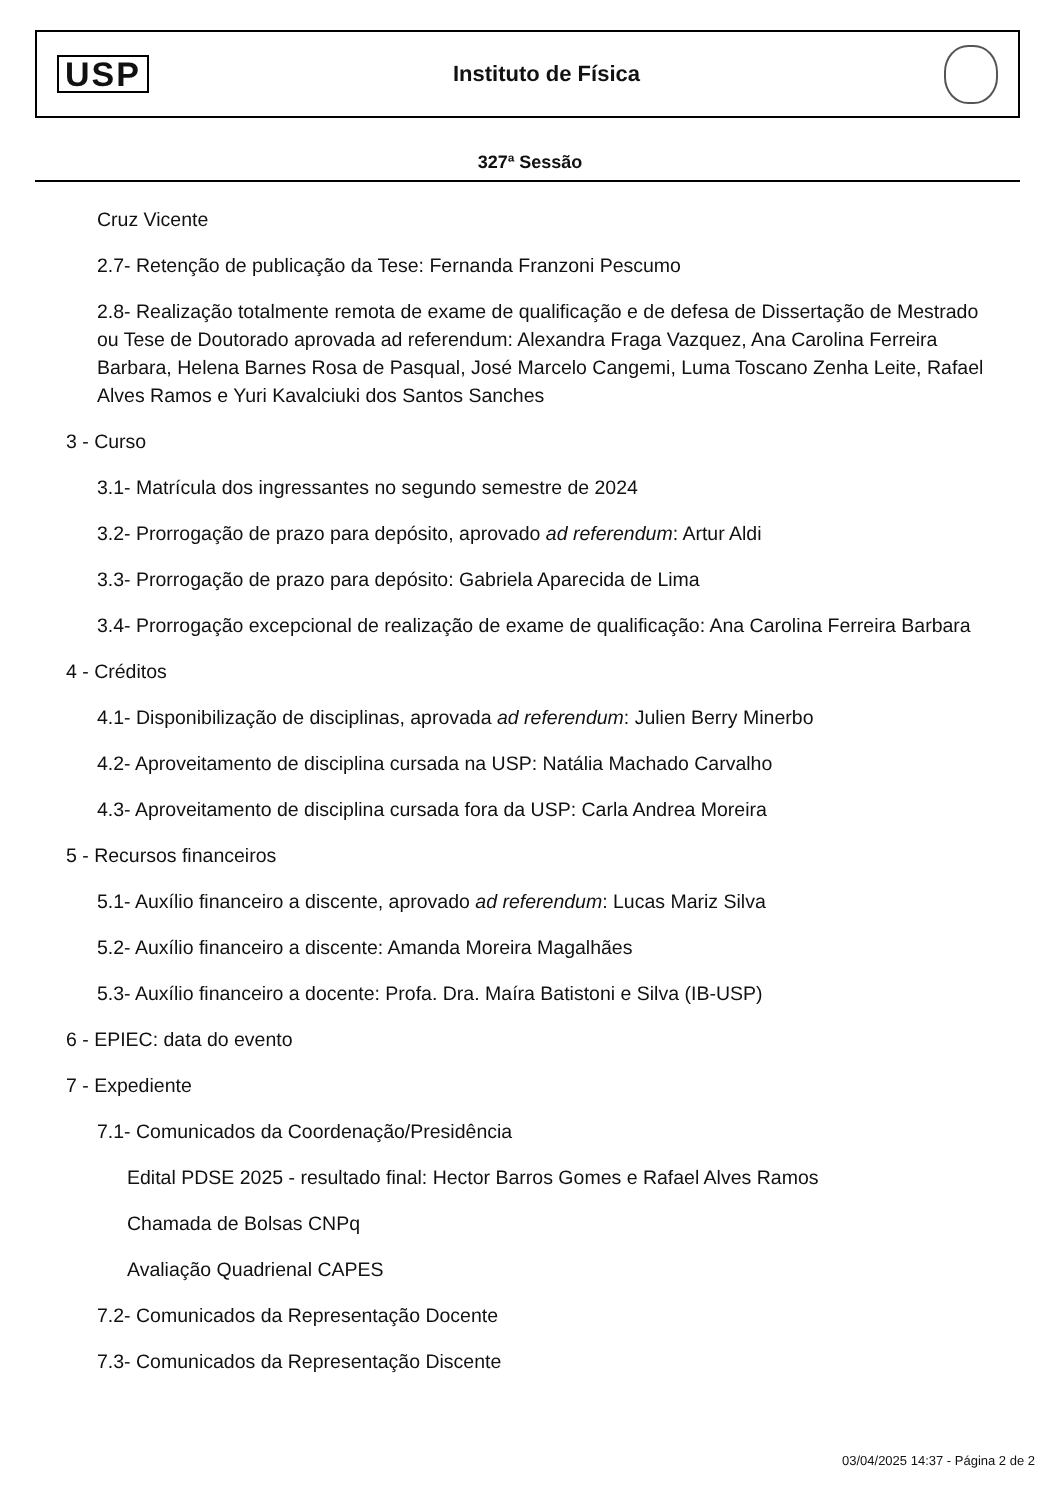USP
Instituto de Física
327ª Sessão
Cruz Vicente
2.7- Retenção de publicação da Tese: Fernanda Franzoni Pescumo
2.8- Realização totalmente remota de exame de qualificação e de defesa de Dissertação de Mestrado ou Tese de Doutorado aprovada ad referendum: Alexandra Fraga Vazquez, Ana Carolina Ferreira Barbara, Helena Barnes Rosa de Pasqual, José Marcelo Cangemi, Luma Toscano Zenha Leite, Rafael Alves Ramos e Yuri Kavalciuki dos Santos Sanches
3 - Curso
3.1- Matrícula dos ingressantes no segundo semestre de 2024
3.2- Prorrogação de prazo para depósito, aprovado ad referendum: Artur Aldi
3.3- Prorrogação de prazo para depósito: Gabriela Aparecida de Lima
3.4- Prorrogação excepcional de realização de exame de qualificação: Ana Carolina Ferreira Barbara
4 - Créditos
4.1- Disponibilização de disciplinas, aprovada ad referendum: Julien Berry Minerbo
4.2- Aproveitamento de disciplina cursada na USP: Natália Machado Carvalho
4.3- Aproveitamento de disciplina cursada fora da USP: Carla Andrea Moreira
5 - Recursos financeiros
5.1- Auxílio financeiro a discente, aprovado ad referendum: Lucas Mariz Silva
5.2- Auxílio financeiro a discente: Amanda Moreira Magalhães
5.3- Auxílio financeiro a docente: Profa. Dra. Maíra Batistoni e Silva (IB-USP)
6 - EPIEC: data do evento
7 - Expediente
7.1- Comunicados da Coordenação/Presidência
Edital PDSE 2025 - resultado final: Hector Barros Gomes e Rafael Alves Ramos
Chamada de Bolsas CNPq
Avaliação Quadrienal CAPES
7.2- Comunicados da Representação Docente
7.3- Comunicados da Representação Discente
03/04/2025 14:37 - Página 2 de 2